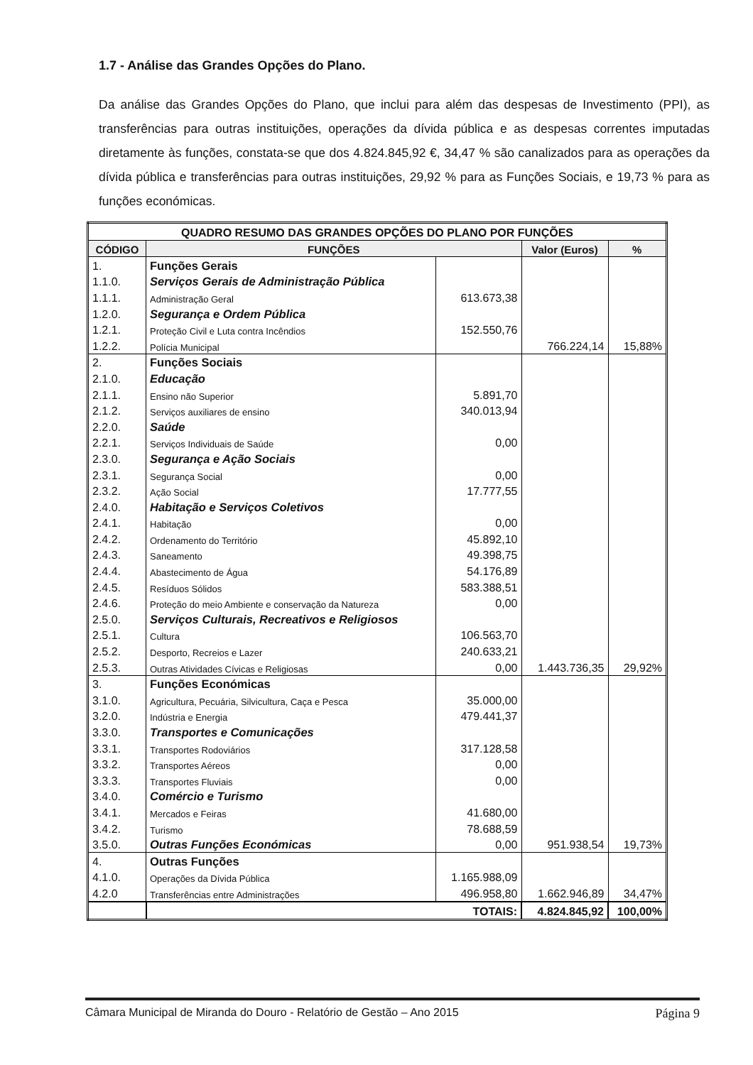1.7 - Análise das Grandes Opções do Plano.
Da análise das Grandes Opções do Plano, que inclui para além das despesas de Investimento (PPI), as transferências para outras instituições, operações da dívida pública e as despesas correntes imputadas diretamente às funções, constata-se que dos 4.824.845,92 €, 34,47 % são canalizados para as operações da dívida pública e transferências para outras instituições, 29,92 % para as Funções Sociais, e 19,73 % para as funções económicas.
| QUADRO RESUMO DAS GRANDES OPÇÕES DO PLANO POR FUNÇÕES | | | | |
| --- | --- | --- | --- | --- |
| CÓDIGO | FUNÇÕES | | Valor (Euros) | % |
| 1. | Funções Gerais | | | |
| 1.1.0. | Serviços Gerais de Administração Pública | | | |
| 1.1.1. | Administração Geral | 613.673,38 | | |
| 1.2.0. | Segurança e Ordem Pública | | | |
| 1.2.1. | Proteção Civil e Luta contra Incêndios | 152.550,76 | | |
| 1.2.2. | Polícia Municipal | | 766.224,14 | 15,88% |
| 2. | Funções Sociais | | | |
| 2.1.0. | Educação | | | |
| 2.1.1. | Ensino não Superior | 5.891,70 | | |
| 2.1.2. | Serviços auxiliares de ensino | 340.013,94 | | |
| 2.2.0. | Saúde | | | |
| 2.2.1. | Serviços Individuais de Saúde | 0,00 | | |
| 2.3.0. | Segurança e Ação Sociais | | | |
| 2.3.1. | Segurança Social | 0,00 | | |
| 2.3.2. | Ação Social | 17.777,55 | | |
| 2.4.0. | Habitação e Serviços Coletivos | | | |
| 2.4.1. | Habitação | 0,00 | | |
| 2.4.2. | Ordenamento do Território | 45.892,10 | | |
| 2.4.3. | Saneamento | 49.398,75 | | |
| 2.4.4. | Abastecimento de Água | 54.176,89 | | |
| 2.4.5. | Resíduos Sólidos | 583.388,51 | | |
| 2.4.6. | Proteção do meio Ambiente e conservação da Natureza | 0,00 | | |
| 2.5.0. | Serviços Culturais, Recreativos e Religiosos | | | |
| 2.5.1. | Cultura | 106.563,70 | | |
| 2.5.2. | Desporto, Recreios e Lazer | 240.633,21 | | |
| 2.5.3. | Outras Atividades Cívicas e Religiosas | 0,00 | 1.443.736,35 | 29,92% |
| 3. | Funções Económicas | | | |
| 3.1.0. | Agricultura, Pecuária, Silvicultura, Caça e Pesca | 35.000,00 | | |
| 3.2.0. | Indústria e Energia | 479.441,37 | | |
| 3.3.0. | Transportes e Comunicações | | | |
| 3.3.1. | Transportes Rodoviários | 317.128,58 | | |
| 3.3.2. | Transportes Aéreos | 0,00 | | |
| 3.3.3. | Transportes Fluviais | 0,00 | | |
| 3.4.0. | Comércio e Turismo | | | |
| 3.4.1. | Mercados e Feiras | 41.680,00 | | |
| 3.4.2. | Turismo | 78.688,59 | | |
| 3.5.0. | Outras Funções Económicas | 0,00 | 951.938,54 | 19,73% |
| 4. | Outras Funções | | | |
| 4.1.0. | Operações da Dívida Pública | 1.165.988,09 | | |
| 4.2.0 | Transferências entre Administrações | 496.958,80 | 1.662.946,89 | 34,47% |
| | TOTAIS: | | 4.824.845,92 | 100,00% |
Câmara Municipal de Miranda do Douro - Relatório de Gestão – Ano 2015 Página 9